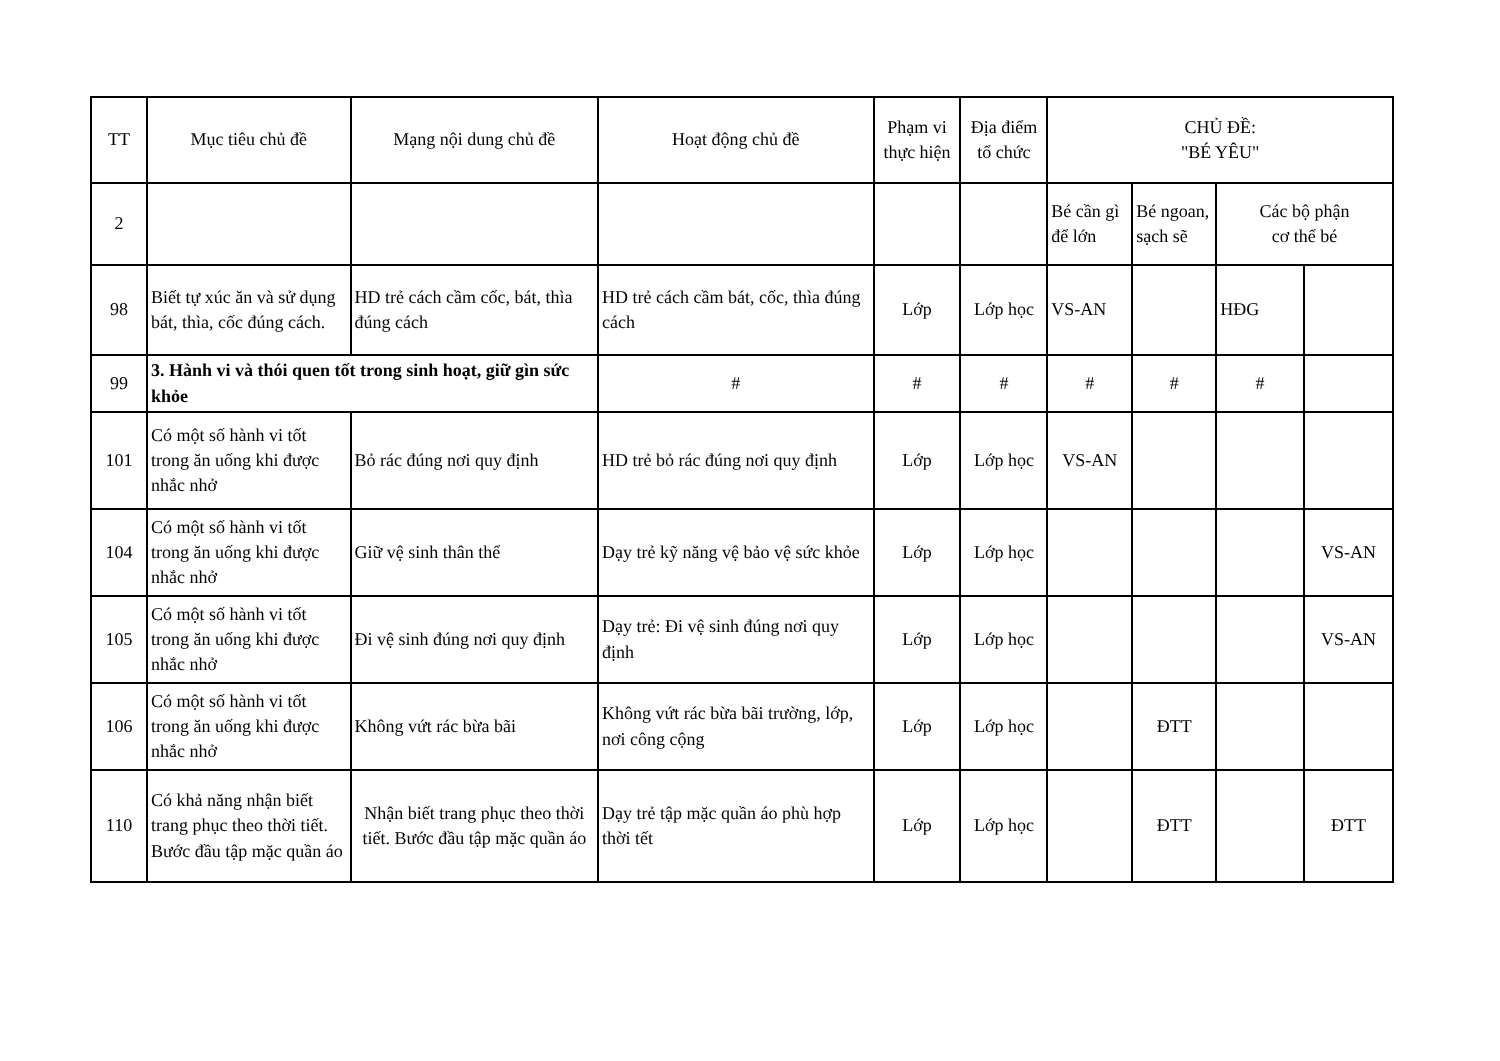| TT | Mục tiêu chủ đề | Mạng nội dung chủ đề | Hoạt động chủ đề | Phạm vi thực hiện | Địa điểm tổ chức | CHỦ ĐỀ: "BÉ YÊU" | | | |
| --- | --- | --- | --- | --- | --- | --- | --- | --- | --- |
| 2 | | | | | | Bé cần gì để lớn | Bé ngoan, sạch sẽ | Các bộ phận cơ thể bé | |
| 98 | Biết tự xúc ăn và sử dụng bát, thìa, cốc đúng cách. | HD trẻ cách cầm cốc, bát, thìa đúng cách | HD trẻ cách cầm bát, cốc, thìa đúng cách | Lớp | Lớp học | VS-AN | | HĐG | |
| 99 | 3. Hành vi và thói quen tốt trong sinh hoạt, giữ gìn sức khỏe | | # | # | # | # | # | # | |
| 101 | Có một số hành vi tốt trong ăn uống khi được nhắc nhở | Bỏ rác đúng nơi quy định | HD trẻ bỏ rác đúng nơi quy định | Lớp | Lớp học | VS-AN | | | |
| 104 | Có một số hành vi tốt trong ăn uống khi được nhắc nhở | Giữ vệ sinh thân thể | Dạy trẻ kỹ năng vệ bảo vệ sức khỏe | Lớp | Lớp học | | | | VS-AN |
| 105 | Có một số hành vi tốt trong ăn uống khi được nhắc nhở | Đi vệ sinh đúng nơi quy định | Dạy trẻ: Đi vệ sinh đúng nơi quy định | Lớp | Lớp học | | | | VS-AN |
| 106 | Có một số hành vi tốt trong ăn uống khi được nhắc nhở | Không vứt rác bừa bãi | Không vứt rác bừa bãi trường, lớp, nơi công cộng | Lớp | Lớp học | | ĐTT | | |
| 110 | Có khả năng nhận biết trang phục theo thời tiết. Bước đầu tập mặc quần áo | Nhận biết trang phục theo thời tiết. Bước đầu tập mặc quần áo | Dạy trẻ tập mặc quần áo phù hợp thời tết | Lớp | Lớp học | | ĐTT | | ĐTT |